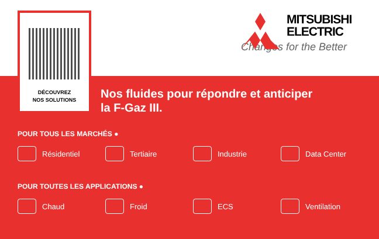DÉCOUVREZ
NOS SOLUTIONS
MITSUBISHI
ELECTRIC
Changes for the Better
Nos fluides pour répondre et anticiper
la F-Gaz III.
POUR TOUS LES MARCHÉS ●
Résidentiel Tertiaire Industrie Data Center
POUR TOUTES LES APPLICATIONS ●
Chaud Froid ECS Ventilation